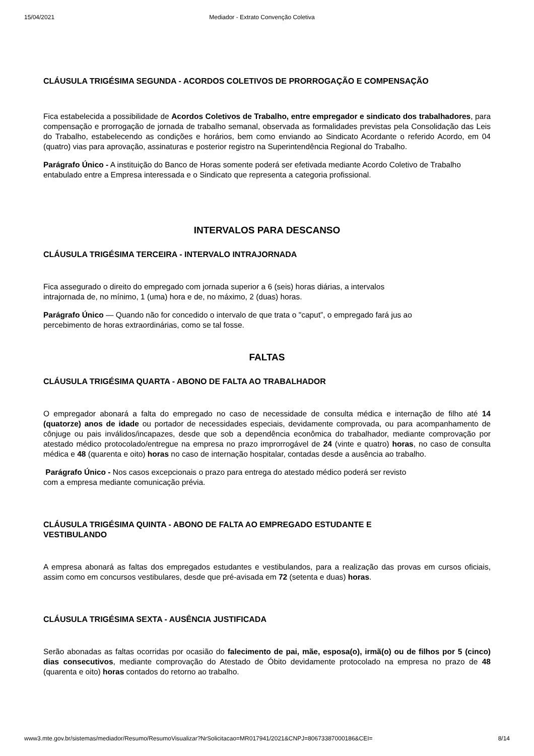15/04/2021 Mediador - Extrato Convenção Coletiva
CLÁUSULA TRIGÉSIMA SEGUNDA - ACORDOS COLETIVOS DE PRORROGAÇÃO E COMPENSAÇÃO
Fica estabelecida a possibilidade de Acordos Coletivos de Trabalho, entre empregador e sindicato dos trabalhadores, para compensação e prorrogação de jornada de trabalho semanal, observada as formalidades previstas pela Consolidação das Leis do Trabalho, estabelecendo as condições e horários, bem como enviando ao Sindicato Acordante o referido Acordo, em 04 (quatro) vias para aprovação, assinaturas e posterior registro na Superintendência Regional do Trabalho.
Parágrafo Único - A instituição do Banco de Horas somente poderá ser efetivada mediante Acordo Coletivo de Trabalho entabulado entre a Empresa interessada e o Sindicato que representa a categoria profissional.
INTERVALOS PARA DESCANSO
CLÁUSULA TRIGÉSIMA TERCEIRA - INTERVALO INTRAJORNADA
Fica assegurado o direito do empregado com jornada superior a 6 (seis) horas diárias, a intervalos
intrajornada de, no mínimo, 1 (uma) hora e de, no máximo, 2 (duas) horas.
Parágrafo Único — Quando não for concedido o intervalo de que trata o "caput”, o empregado fará jus ao
percebimento de horas extraordinárias, como se tal fosse.
FALTAS
CLÁUSULA TRIGÉSIMA QUARTA - ABONO DE FALTA AO TRABALHADOR
O empregador abonará a falta do empregado no caso de necessidade de consulta médica e internação de filho até 14 (quatorze) anos de idade ou portador de necessidades especiais, devidamente comprovada, ou para acompanhamento de cônjuge ou pais inválidos/incapazes, desde que sob a dependência econômica do trabalhador, mediante comprovação por atestado médico protocolado/entregue na empresa no prazo improrrogável de 24 (vinte e quatro) horas, no caso de consulta médica e 48 (quarenta e oito) horas no caso de internação hospitalar, contadas desde a ausência ao trabalho.
Parágrafo Único - Nos casos excepcionais o prazo para entrega do atestado médico poderá ser revisto
com a empresa mediante comunicação prévia.
CLÁUSULA TRIGÉSIMA QUINTA - ABONO DE FALTA AO EMPREGADO ESTUDANTE E
VESTIBULANDO
A empresa abonará as faltas dos empregados estudantes e vestibulandos, para a realização das provas em cursos oficiais, assim como em concursos vestibulares, desde que pré-avisada em 72 (setenta e duas) horas.
CLÁUSULA TRIGÉSIMA SEXTA - AUSÊNCIA JUSTIFICADA
Serão abonadas as faltas ocorridas por ocasião do falecimento de pai, mãe, esposa(o), irmã(o) ou de filhos por 5 (cinco) dias consecutivos, mediante comprovação do Atestado de Óbito devidamente protocolado na empresa no prazo de 48 (quarenta e oito) horas contados do retorno ao trabalho.
www3.mte.gov.br/sistemas/mediador/Resumo/ResumoVisualizar?NrSolicitacao=MR017941/2021&CNPJ=80673387000186&CEI= 8/14